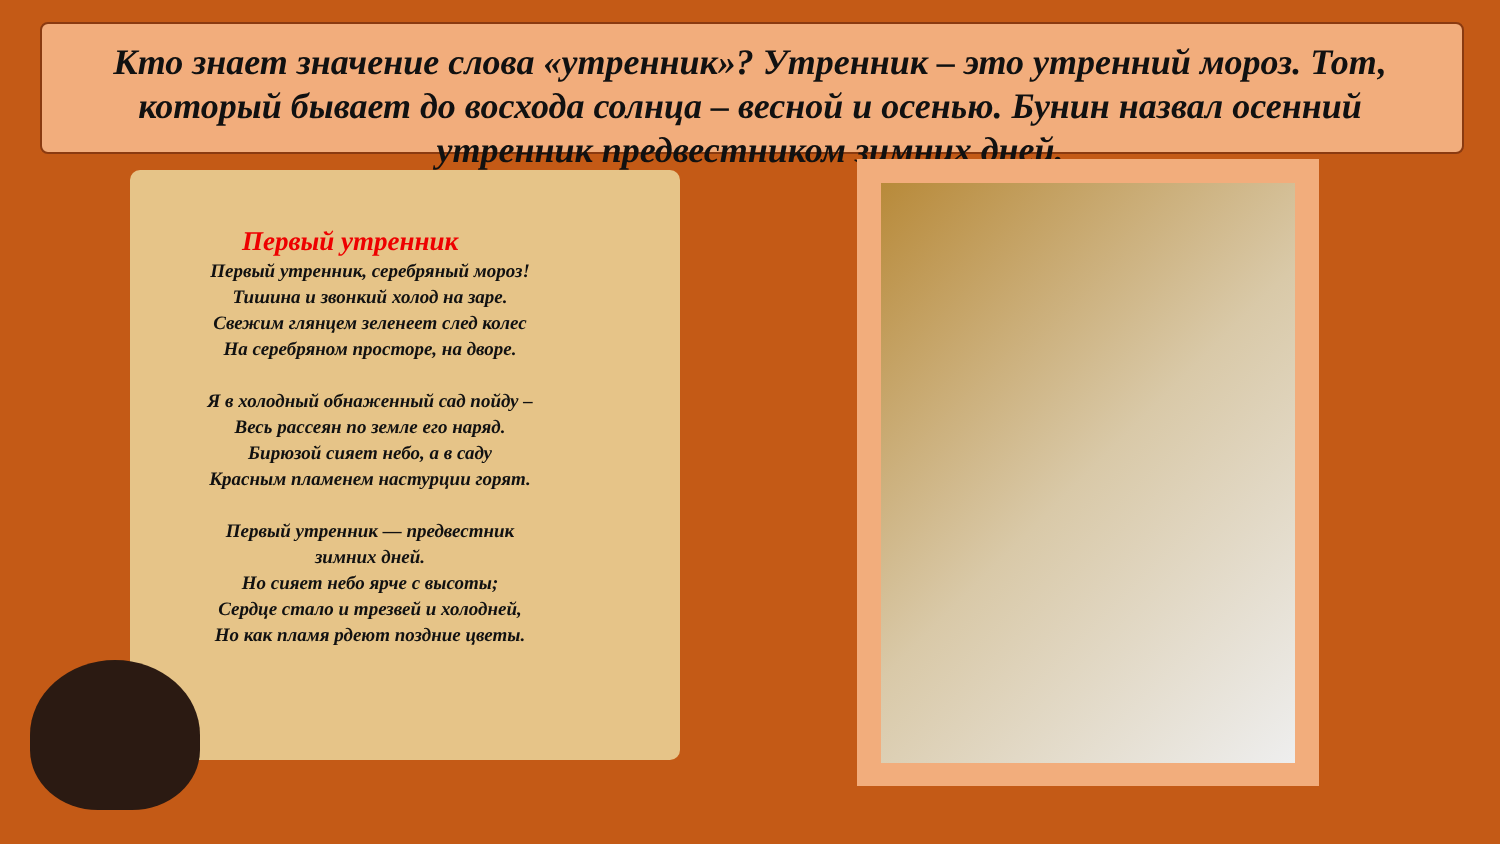Кто знает значение слова «утренник»? Утренник – это утренний мороз. Тот, который бывает до восхода солнца – весной и осенью. Бунин назвал осенний утренник предвестником зимних дней.
Первый утренник
Первый утренник, серебряный мороз!
Тишина и звонкий холод на заре.
Свежим глянцем зеленеет след колес
На серебряном просторе, на дворе.
Я в холодный обнаженный сад пойду –
Весь рассеян по земле его наряд.
Бирюзой сияет небо, а в саду
Красным пламенем настурции горят.
Первый утренник — предвестник
зимних дней.
Но сияет небо ярче с высоты;
Сердце стало и трезвей и холодней,
Но как пламя рдеют поздние цветы.